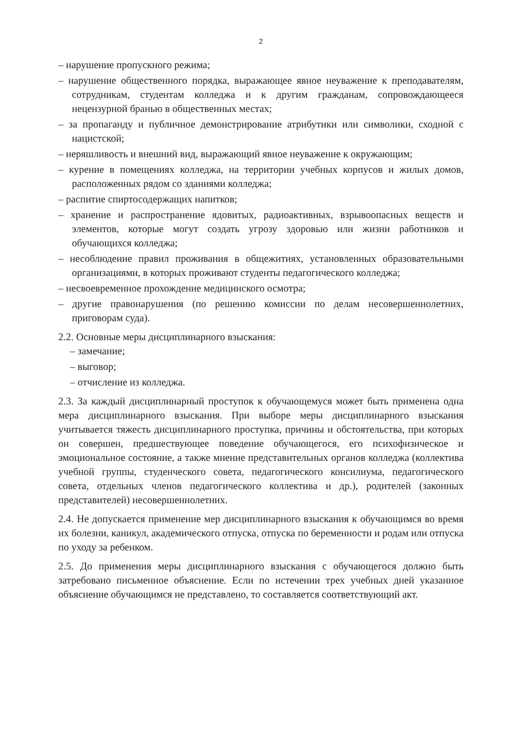2
– нарушение пропускного режима;
– нарушение общественного порядка, выражающее явное неуважение к преподавателям, сотрудникам, студентам колледжа и к другим гражданам, сопровождающееся нецензурной бранью в общественных местах;
– за пропаганду и публичное демонстрирование атрибутики или символики, сходной с нацистской;
– неряшливость и внешний вид, выражающий явное неуважение к окружающим;
– курение в помещениях колледжа, на территории учебных корпусов и жилых домов, расположенных рядом со зданиями колледжа;
– распитие спиртосодержащих напитков;
– хранение и распространение ядовитых, радиоактивных, взрывоопасных веществ и элементов, которые могут создать угрозу здоровью или жизни работников и обучающихся колледжа;
– несоблюдение правил проживания в общежитиях, установленных образовательными организациями, в которых проживают студенты педагогического колледжа;
– несвоевременное прохождение медицинского осмотра;
– другие правонарушения (по решению комиссии по делам несовершеннолетних, приговорам суда).
2.2. Основные меры дисциплинарного взыскания:
– замечание;
– выговор;
– отчисление из колледжа.
2.3. За каждый дисциплинарный проступок к обучающемуся может быть применена одна мера дисциплинарного взыскания. При выборе меры дисциплинарного взыскания учитывается тяжесть дисциплинарного проступка, причины и обстоятельства, при которых он совершен, предшествующее поведение обучающегося, его психофизическое и эмоциональное состояние, а также мнение представительных органов колледжа (коллектива учебной группы, студенческого совета, педагогического консилиума, педагогического совета, отдельных членов педагогического коллектива и др.), родителей (законных представителей) несовершеннолетних.
2.4. Не допускается применение мер дисциплинарного взыскания к обучающимся во время их болезни, каникул, академического отпуска, отпуска по беременности и родам или отпуска по уходу за ребенком.
2.5. До применения меры дисциплинарного взыскания с обучающегося должно быть затребовано письменное объяснение. Если по истечении трех учебных дней указанное объяснение обучающимся не представлено, то составляется соответствующий акт.